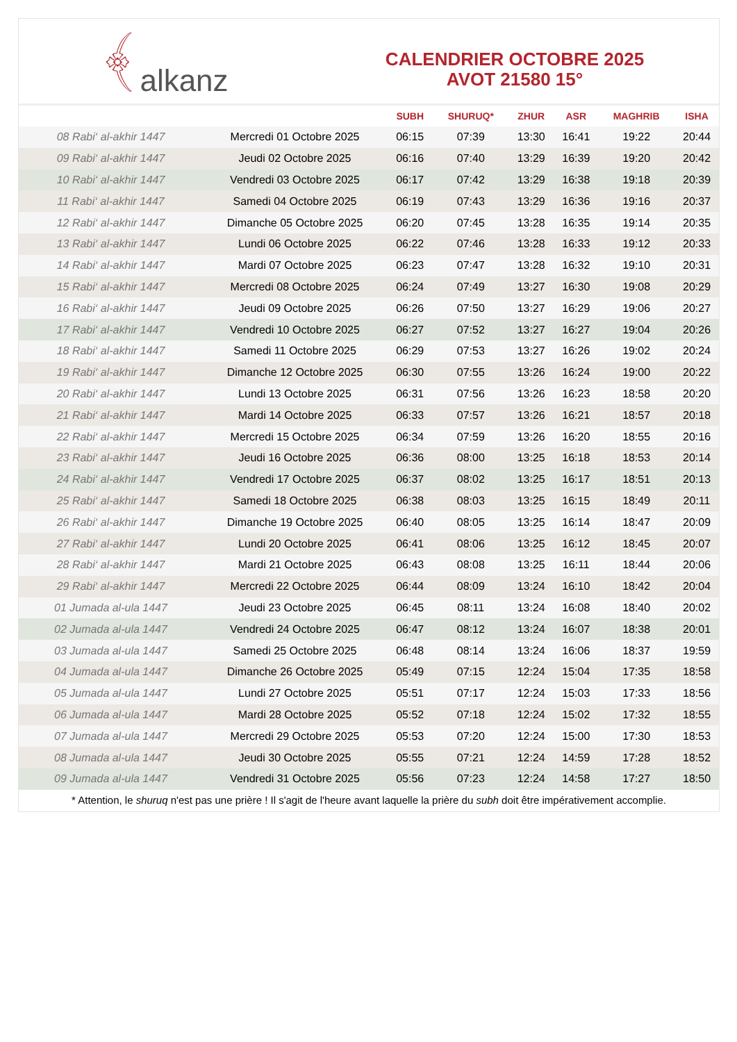﴾ alkanz
CALENDRIER OCTOBRE 2025
AVOT 21580 15°
| | | SUBH | SHURUQ* | ZHUR | ASR | MAGHRIB | ISHA |
| --- | --- | --- | --- | --- | --- | --- | --- |
| 08 Rabi‘ al-akhir 1447 | Mercredi 01 Octobre 2025 | 06:15 | 07:39 | 13:30 | 16:41 | 19:22 | 20:44 |
| 09 Rabi‘ al-akhir 1447 | Jeudi 02 Octobre 2025 | 06:16 | 07:40 | 13:29 | 16:39 | 19:20 | 20:42 |
| 10 Rabi‘ al-akhir 1447 | Vendredi 03 Octobre 2025 | 06:17 | 07:42 | 13:29 | 16:38 | 19:18 | 20:39 |
| 11 Rabi‘ al-akhir 1447 | Samedi 04 Octobre 2025 | 06:19 | 07:43 | 13:29 | 16:36 | 19:16 | 20:37 |
| 12 Rabi‘ al-akhir 1447 | Dimanche 05 Octobre 2025 | 06:20 | 07:45 | 13:28 | 16:35 | 19:14 | 20:35 |
| 13 Rabi‘ al-akhir 1447 | Lundi 06 Octobre 2025 | 06:22 | 07:46 | 13:28 | 16:33 | 19:12 | 20:33 |
| 14 Rabi‘ al-akhir 1447 | Mardi 07 Octobre 2025 | 06:23 | 07:47 | 13:28 | 16:32 | 19:10 | 20:31 |
| 15 Rabi‘ al-akhir 1447 | Mercredi 08 Octobre 2025 | 06:24 | 07:49 | 13:27 | 16:30 | 19:08 | 20:29 |
| 16 Rabi‘ al-akhir 1447 | Jeudi 09 Octobre 2025 | 06:26 | 07:50 | 13:27 | 16:29 | 19:06 | 20:27 |
| 17 Rabi‘ al-akhir 1447 | Vendredi 10 Octobre 2025 | 06:27 | 07:52 | 13:27 | 16:27 | 19:04 | 20:26 |
| 18 Rabi‘ al-akhir 1447 | Samedi 11 Octobre 2025 | 06:29 | 07:53 | 13:27 | 16:26 | 19:02 | 20:24 |
| 19 Rabi‘ al-akhir 1447 | Dimanche 12 Octobre 2025 | 06:30 | 07:55 | 13:26 | 16:24 | 19:00 | 20:22 |
| 20 Rabi‘ al-akhir 1447 | Lundi 13 Octobre 2025 | 06:31 | 07:56 | 13:26 | 16:23 | 18:58 | 20:20 |
| 21 Rabi‘ al-akhir 1447 | Mardi 14 Octobre 2025 | 06:33 | 07:57 | 13:26 | 16:21 | 18:57 | 20:18 |
| 22 Rabi‘ al-akhir 1447 | Mercredi 15 Octobre 2025 | 06:34 | 07:59 | 13:26 | 16:20 | 18:55 | 20:16 |
| 23 Rabi‘ al-akhir 1447 | Jeudi 16 Octobre 2025 | 06:36 | 08:00 | 13:25 | 16:18 | 18:53 | 20:14 |
| 24 Rabi‘ al-akhir 1447 | Vendredi 17 Octobre 2025 | 06:37 | 08:02 | 13:25 | 16:17 | 18:51 | 20:13 |
| 25 Rabi‘ al-akhir 1447 | Samedi 18 Octobre 2025 | 06:38 | 08:03 | 13:25 | 16:15 | 18:49 | 20:11 |
| 26 Rabi‘ al-akhir 1447 | Dimanche 19 Octobre 2025 | 06:40 | 08:05 | 13:25 | 16:14 | 18:47 | 20:09 |
| 27 Rabi‘ al-akhir 1447 | Lundi 20 Octobre 2025 | 06:41 | 08:06 | 13:25 | 16:12 | 18:45 | 20:07 |
| 28 Rabi‘ al-akhir 1447 | Mardi 21 Octobre 2025 | 06:43 | 08:08 | 13:25 | 16:11 | 18:44 | 20:06 |
| 29 Rabi‘ al-akhir 1447 | Mercredi 22 Octobre 2025 | 06:44 | 08:09 | 13:24 | 16:10 | 18:42 | 20:04 |
| 01 Jumada al-ula 1447 | Jeudi 23 Octobre 2025 | 06:45 | 08:11 | 13:24 | 16:08 | 18:40 | 20:02 |
| 02 Jumada al-ula 1447 | Vendredi 24 Octobre 2025 | 06:47 | 08:12 | 13:24 | 16:07 | 18:38 | 20:01 |
| 03 Jumada al-ula 1447 | Samedi 25 Octobre 2025 | 06:48 | 08:14 | 13:24 | 16:06 | 18:37 | 19:59 |
| 04 Jumada al-ula 1447 | Dimanche 26 Octobre 2025 | 05:49 | 07:15 | 12:24 | 15:04 | 17:35 | 18:58 |
| 05 Jumada al-ula 1447 | Lundi 27 Octobre 2025 | 05:51 | 07:17 | 12:24 | 15:03 | 17:33 | 18:56 |
| 06 Jumada al-ula 1447 | Mardi 28 Octobre 2025 | 05:52 | 07:18 | 12:24 | 15:02 | 17:32 | 18:55 |
| 07 Jumada al-ula 1447 | Mercredi 29 Octobre 2025 | 05:53 | 07:20 | 12:24 | 15:00 | 17:30 | 18:53 |
| 08 Jumada al-ula 1447 | Jeudi 30 Octobre 2025 | 05:55 | 07:21 | 12:24 | 14:59 | 17:28 | 18:52 |
| 09 Jumada al-ula 1447 | Vendredi 31 Octobre 2025 | 05:56 | 07:23 | 12:24 | 14:58 | 17:27 | 18:50 |
* Attention, le shuruq n'est pas une prière ! Il s'agit de l'heure avant laquelle la prière du subh doit être impérativement accomplie.